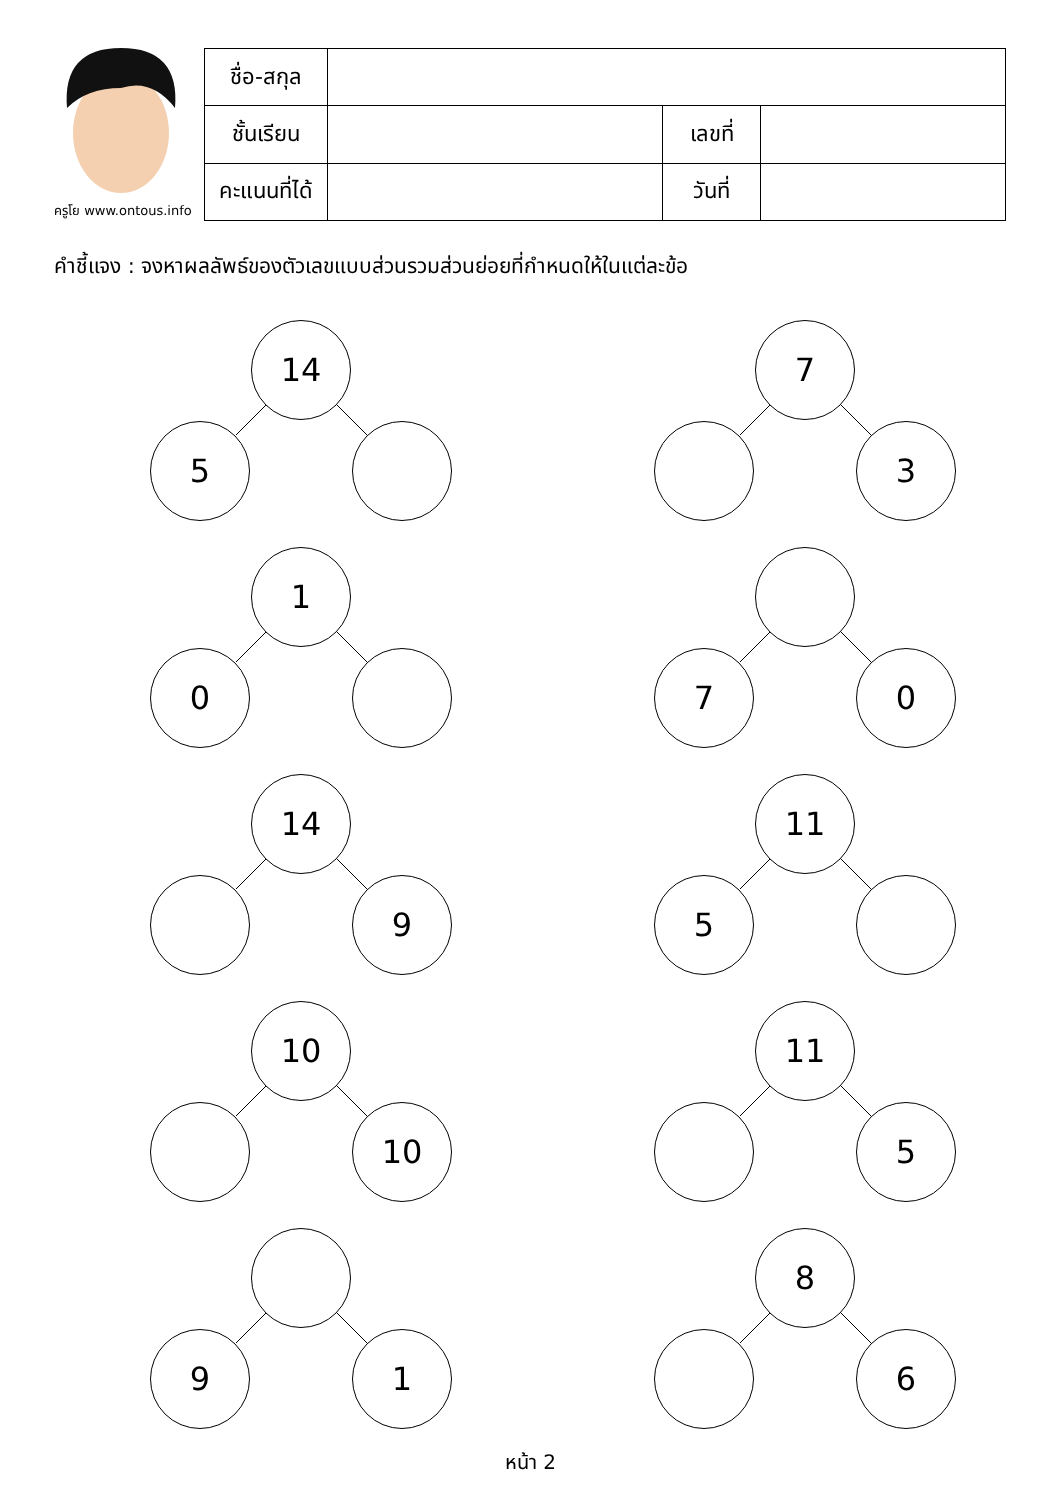ครูโย www.ontous.info
| ชื่อ-สกุล | | | |
| ชั้นเรียน | | เลขที่ | |
| คะแนนที่ได้ | | วันที่ | |
คำชี้แจง : จงหาผลลัพธ์ของตัวเลขแบบส่วนรวมส่วนย่อยที่กำหนดให้ในแต่ละข้อ
14
5
7
3
1
0
7 0
14
9
11
5
10
10
11
5
9 1
8
6
หน้า 2